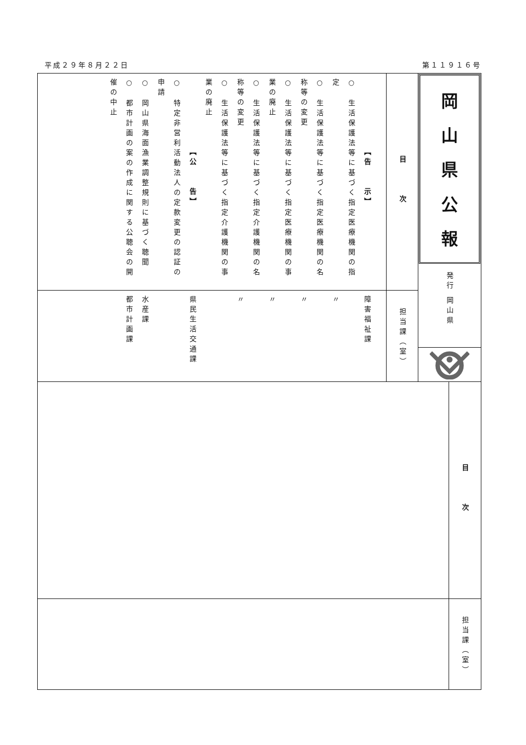平成２９年８月２２日 第１１９１６号
【告　　示】
○　生活保護法等に基づく指定医療機関の指定
○　生活保護法等に基づく指定医療機関の名称等の変更
○　生活保護法等に基づく指定医療機関の事業の廃止
○　生活保護法等に基づく指定介護機関の名称等の変更
○　生活保護法等に基づく指定介護機関の事業の廃止
【公　　告】
○　特定非営利活動法人の定款変更の認証の申請
○　岡山県海面漁業調整規則に基づく聴聞
○　都市計画の案の作成に関する公聴会の開催の中止
障害福祉課
〃
〃
〃
〃
県民生活交通課
水産課
都市計画課
目次
担当課（室）
岡山県公報
発行
岡山県
目次
担当課（室）